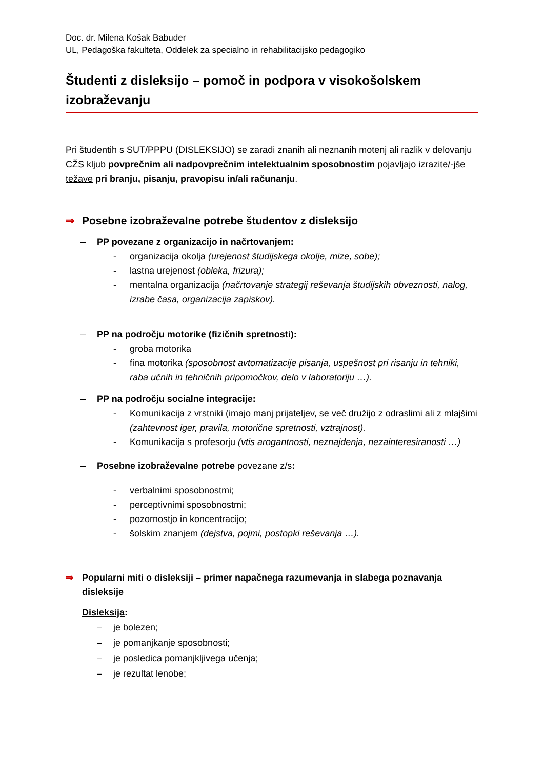Doc. dr. Milena Košak Babuder
UL, Pedagoška fakulteta, Oddelek za specialno in rehabilitacijsko pedagogiko
Študenti z disleksijo – pomoč in podpora v visokošolskem izobraževanju
Pri študentih s SUT/PPPU (DISLEKSIJO) se zaradi znanih ali neznanih motenj ali razlik v delovanju CŽS kljub povprečnim ali nadpovprečnim intelektualnim sposobnostim pojavljajo izrazite/-jše težave pri branju, pisanju, pravopisu in/ali računanju.
⇒ Posebne izobraževalne potrebe študentov z disleksijo
– PP povezane z organizacijo in načrtovanjem:
- organizacija okolja (urejenost študijskega okolje, mize, sobe);
- lastna urejenost (obleka, frizura);
- mentalna organizacija (načrtovanje strategij reševanja študijskih obveznosti, nalog, izrabe časa, organizacija zapiskov).
– PP na področju motorike (fizičnih spretnosti):
- groba motorika
- fina motorika (sposobnost avtomatizacije pisanja, uspešnost pri risanju in tehniki, raba učnih in tehničnih pripomočkov, delo v laboratoriju …).
– PP na področju socialne integracije:
- Komunikacija z vrstniki (imajo manj prijateljev, se več družijo z odraslimi ali z mlajšimi (zahtevnost iger, pravila, motorične spretnosti, vztrajnost).
- Komunikacija s profesorju (vtis arogantnosti, neznajdenja, nezainteresiranosti …)
– Posebne izobraževalne potrebe povezane z/s:
- verbalnimi sposobnostmi;
- perceptivnimi sposobnostmi;
- pozornostjo in koncentracijo;
- šolskim znanjem (dejstva, pojmi, postopki reševanja …).
⇒ Popularni miti o disleksiji – primer napačnega razumevanja in slabega poznavanja disleksije
Disleksija:
– je bolezen;
– je pomanjkanje sposobnosti;
– je posledica pomanjkljivega učenja;
– je rezultat lenobe;